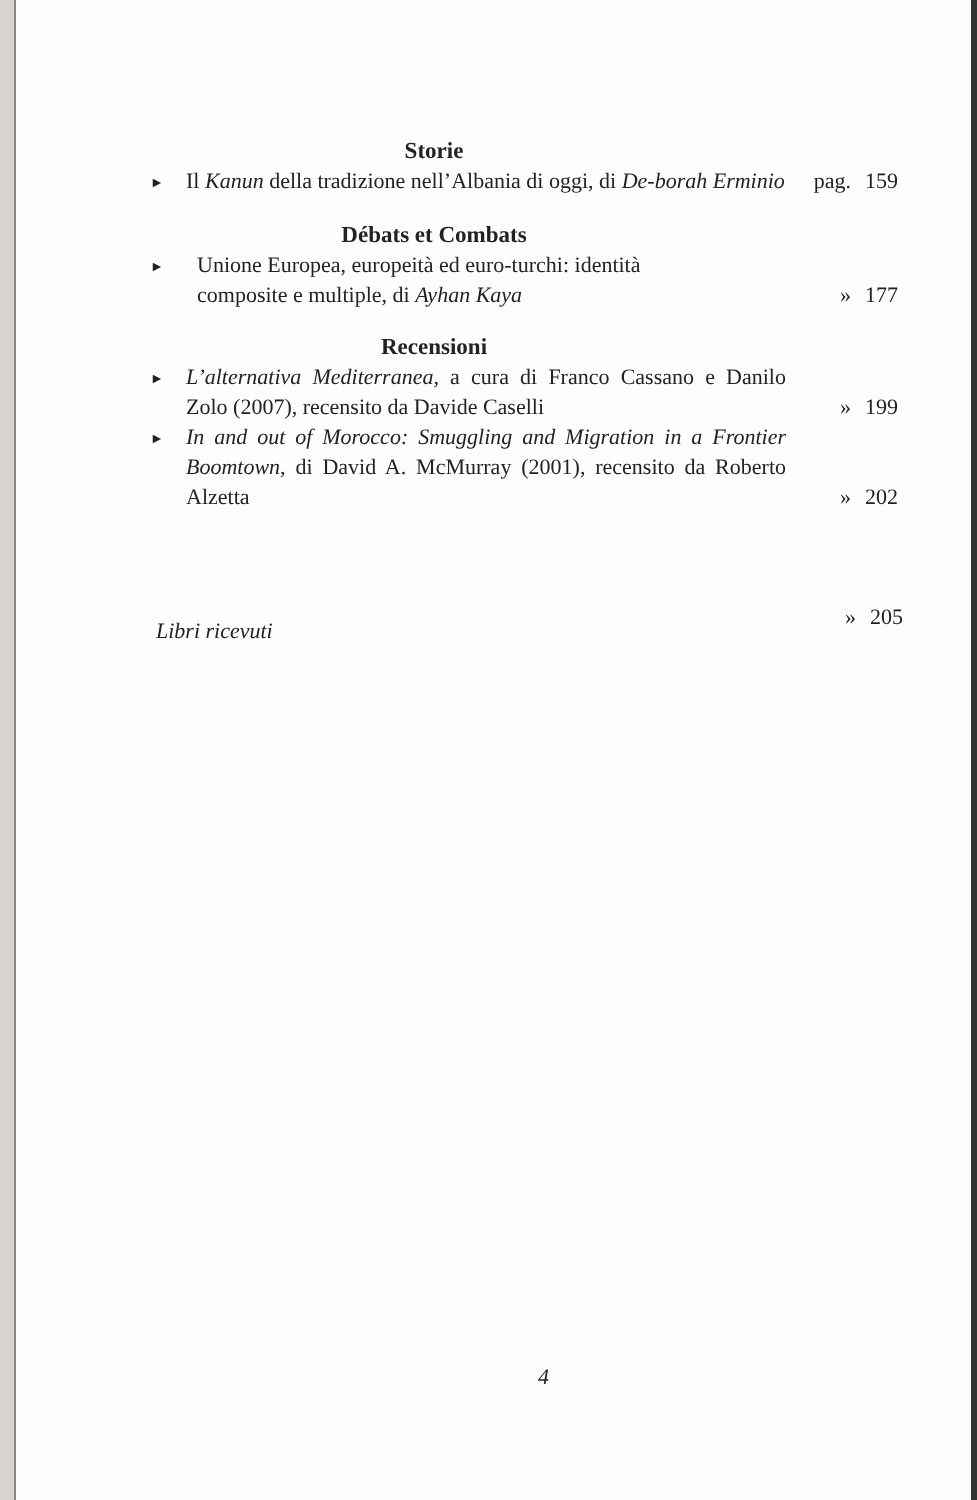Storie
| ► | Il Kanun della tradizione nell’Albania di oggi, di De-borah Erminio | pag. | 159 |
Débats et Combats
| ► | Unione Europea, europeità ed euro-turchi: identità composite e multiple, di Ayhan Kaya | » | 177 |
Recensioni
| ► | L’alternativa Mediterranea, a cura di Franco Cassano e Danilo Zolo (2007), recensito da Davide Caselli | » | 199 |
| ► | In and out of Morocco: Smuggling and Migration in a Frontier Boomtown, di David A. McMurray (2001), recensito da Roberto Alzetta | » | 202 |
Libri ricevuti » 205
4